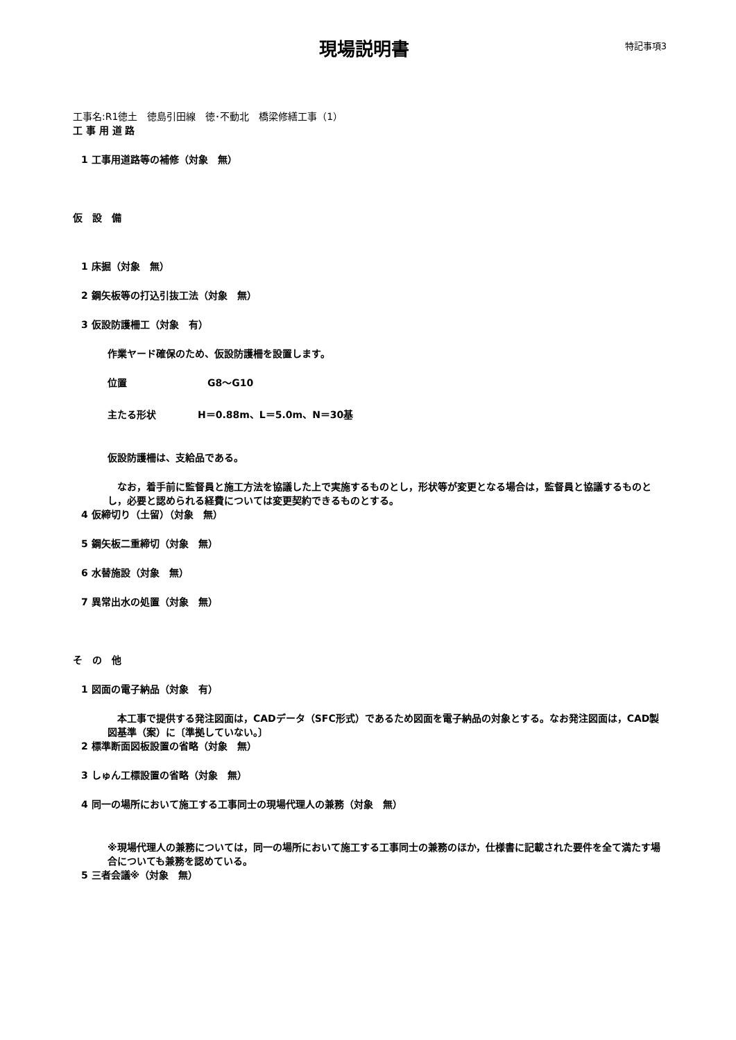現場説明書
特記事項3
工事名:R1徳土　徳島引田線　徳･不動北　橋梁修繕工事（1）
工 事 用 道 路
1 工事用道路等の補修（対象　無）
仮　設　備
1 床掘（対象　無）
2 鋼矢板等の打込引抜工法（対象　無）
3 仮設防護柵工（対象　有）
作業ヤード確保のため、仮設防護柵を設置します。
位置 G8～G10
主たる形状 H＝0.88m、L＝5.0m、N＝30基
仮設防護柵は、支給品である。
　なお，着手前に監督員と施工方法を協議した上で実施するものとし，形状等が変更となる場合は，監督員と協議するものとし，必要と認められる経費については変更契約できるものとする。
4 仮締切り（土留）（対象　無）
5 鋼矢板二重締切（対象　無）
6 水替施設（対象　無）
7 異常出水の処置（対象　無）
そ　の　他
1 図面の電子納品（対象　有）
　本工事で提供する発注図面は，CADデータ（SFC形式）であるため図面を電子納品の対象とする。なお発注図面は，CAD製図基準（案）に〔準拠していない。〕
2 標準断面図板設置の省略（対象　無）
3 しゅん工標設置の省略（対象　無）
4 同一の場所において施工する工事同士の現場代理人の兼務（対象　無）
※現場代理人の兼務については，同一の場所において施工する工事同士の兼務のほか，仕様書に記載された要件を全て満たす場合についても兼務を認めている。
5 三者会議※（対象　無）